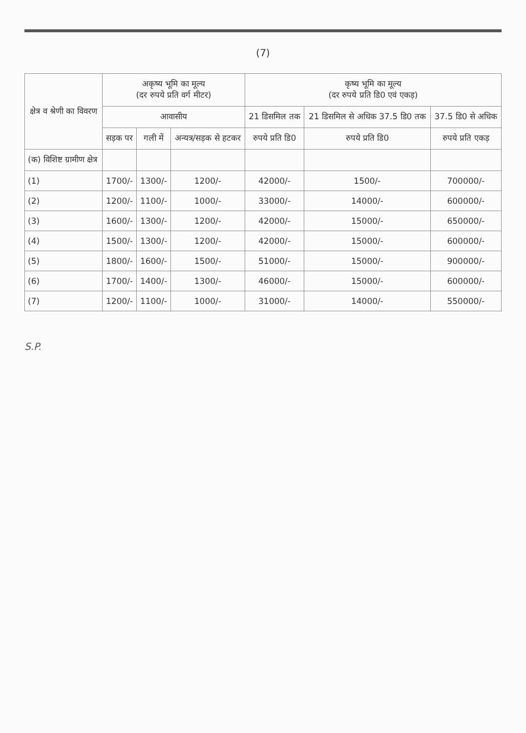(7)
| क्षेत्र व श्रेणी का विवरण | अकृष्य भूमि का मूल्य (दर रुपये प्रति वर्ग मीटर) | | | कृष्य भूमि का मूल्य (दर रुपये प्रति डि0 एवं एकड़) | | |
| --- | --- | --- | --- | --- | --- | --- |
| | आवासीय | | | 21 डिसमिल तक | 21 डिसमिल से अधिक 37.5 डि0 तक | 37.5 डि0 से अधिक |
| | सड़क पर | गली में | अन्यत्र/सड़क से हटकर | रुपये प्रति डि0 | रुपये प्रति डि0 | रुपये प्रति एकड़ |
| (क) विशिष्ट ग्रामीण क्षेत्र | | | | | | |
| (1) | 1700/- | 1300/- | 1200/- | 42000/- | 1500/- | 700000/- |
| (2) | 1200/- | 1100/- | 1000/- | 33000/- | 14000/- | 600000/- |
| (3) | 1600/- | 1300/- | 1200/- | 42000/- | 15000/- | 650000/- |
| (4) | 1500/- | 1300/- | 1200/- | 42000/- | 15000/- | 600000/- |
| (5) | 1800/- | 1600/- | 1500/- | 51000/- | 15000/- | 900000/- |
| (6) | 1700/- | 1400/- | 1300/- | 46000/- | 15000/- | 600000/- |
| (7) | 1200/- | 1100/- | 1000/- | 31000/- | 14000/- | 550000/- |
S.P.